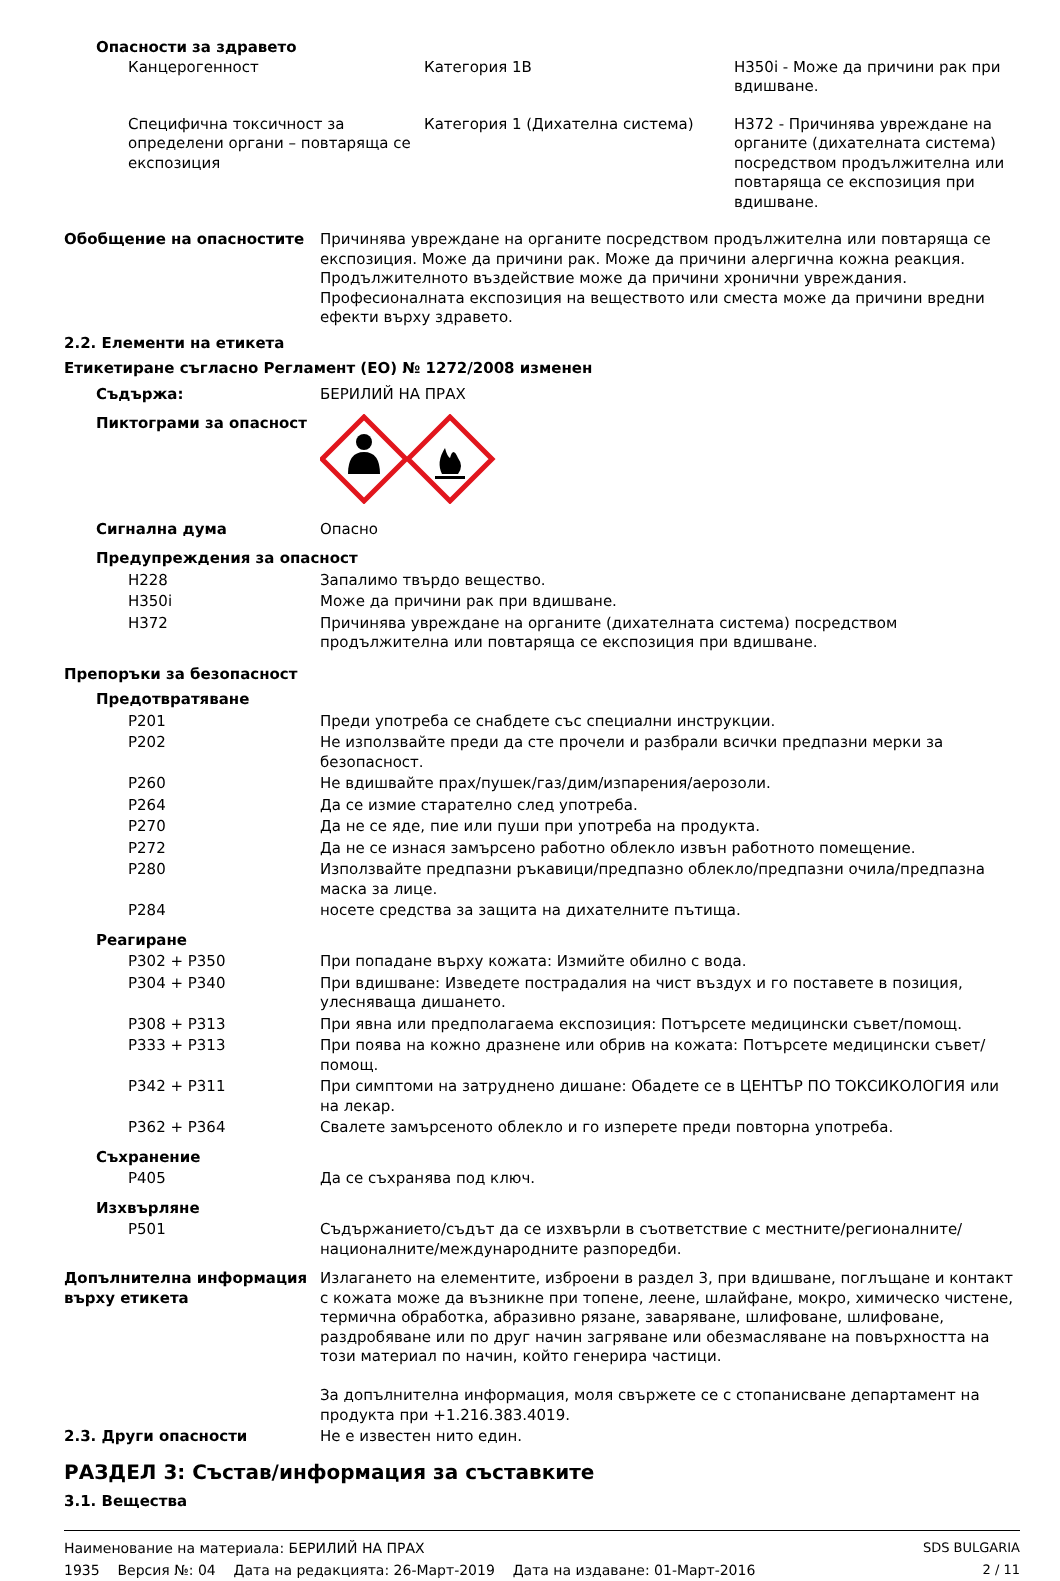Опасности за здравето
| Канцерогенност | Категория 1B | H350i - Може да причини рак при вдишване. |
| Специфична токсичност за определени органи – повтаряща се експозиция | Категория 1 (Дихателна система) | H372 - Причинява увреждане на органите (дихателната система) посредством продължителна или повтаряща се експозиция при вдишване. |
| Обобщение на опасностите | Причинява увреждане на органите посредством продължителна или повтаряща се експозиция. Може да причини рак. Може да причини алергична кожна реакция. Продължителното въздействие може да причини хронични увреждания. Професионалната експозиция на веществото или сместа може да причини вредни ефекти върху здравето. |
2.2. Елементи на етикета
Етикетиране съгласно Регламент (ЕО) № 1272/2008 изменен
| Съдържа: | БЕРИЛИЙ НА ПРАХ |
| Пиктограми за опасност | |
| Сигнална дума | Опасно |
| Предупреждения за опасност | |
| H228 | Запалимо твърдо вещество. |
| H350i | Може да причини рак при вдишване. |
| H372 | Причинява увреждане на органите (дихателната система) посредством продължителна или повтаряща се експозиция при вдишване. |
| Препоръки за безопасност | |
| Предотвратяване | |
| P201 | Преди употреба се снабдете със специални инструкции. |
| P202 | Не използвайте преди да сте прочели и разбрали всички предпазни мерки за безопасност. |
| P260 | Не вдишвайте прах/пушек/газ/дим/изпарения/аерозоли. |
| P264 | Да се измие старателно след употреба. |
| P270 | Да не се яде, пие или пуши при употреба на продукта. |
| P272 | Да не се изнася замърсено работно облекло извън работното помещение. |
| P280 | Използвайте предпазни ръкавици/предпазно облекло/предпазни очила/предпазна маска за лице. |
| P284 | носете средства за защита на дихателните пътища. |
| Реагиране | |
| P302 + P350 | При попадане върху кожата: Измийте обилно с вода. |
| P304 + P340 | При вдишване: Изведете пострадалия на чист въздух и го поставете в позиция, улесняваща дишането. |
| P308 + P313 | При явна или предполагаема експозиция: Потърсете медицински съвет/помощ. |
| P333 + P313 | При поява на кожно дразнене или обрив на кожата: Потърсете медицински съвет/помощ. |
| P342 + P311 | При симптоми на затруднено дишане: Обадете се в ЦЕНТЪР ПО ТОКСИКОЛОГИЯ или на лекар. |
| P362 + P364 | Свалете замърсеното облекло и го изперете преди повторна употреба. |
| Съхранение | |
| P405 | Да се съхранява под ключ. |
| Изхвърляне | |
| P501 | Съдържанието/съдът да се изхвърли в съответствие с местните/регионалните/националните/международните разпоредби. |
| Допълнителна информация върху етикета | Излагането на елементите, изброени в раздел 3, при вдишване, поглъщане и контакт с кожата може да възникне при топене, леене, шлайфане, мокро, химическо чистене, термична обработка, абразивно рязане, заваряване, шлифоване, шлифоване, раздробяване или по друг начин загряване или обезмасляване на повърхността на този материал по начин, който генерира частици. За допълнителна информация, моля свържете се с стопанисване департамент на продукта при +1.216.383.4019. |
| 2.3. Други опасности | Не е известен нито един. |
РАЗДЕЛ 3: Състав/информация за съставките
3.1. Вещества
Наименование на материала: БЕРИЛИЙ НА ПРАХ
1935 Версия №: 04 Дата на редакцията: 26-Март-2019 Дата на издаване: 01-Март-2016
SDS BULGARIA
2 / 11